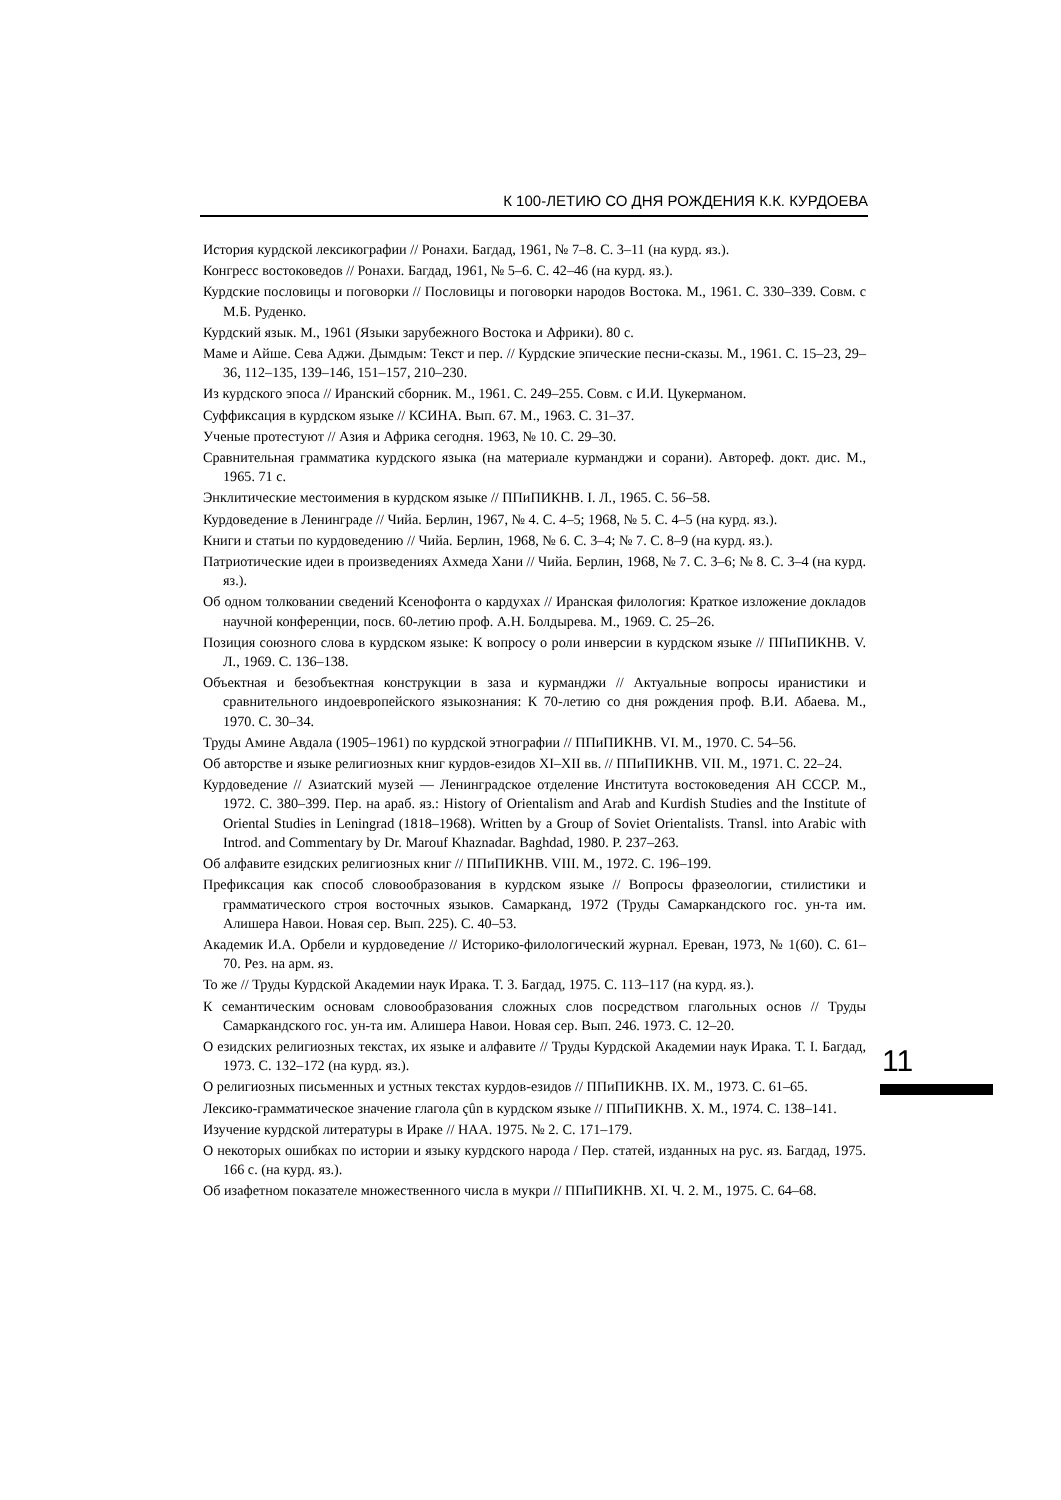К 100-ЛЕТИЮ СО ДНЯ РОЖДЕНИЯ К.К. КУРДОЕВА
История курдской лексикографии // Ронахи. Багдад, 1961, № 7–8. С. 3–11 (на курд. яз.).
Конгресс востоковедов // Ронахи. Багдад, 1961, № 5–6. С. 42–46 (на курд. яз.).
Курдские пословицы и поговорки // Пословицы и поговорки народов Востока. М., 1961. С. 330–339. Совм. с М.Б. Руденко.
Курдский язык. М., 1961 (Языки зарубежного Востока и Африки). 80 с.
Маме и Айше. Сева Аджи. Дымдым: Текст и пер. // Курдские эпические песни-сказы. М., 1961. С. 15–23, 29–36, 112–135, 139–146, 151–157, 210–230.
Из курдского эпоса // Иранский сборник. М., 1961. С. 249–255. Совм. с И.И. Цукерманом.
Суффиксация в курдском языке // КСИНА. Вып. 67. М., 1963. С. 31–37.
Ученые протестуют // Азия и Африка сегодня. 1963, № 10. С. 29–30.
Сравнительная грамматика курдского языка (на материале курманджи и сорани). Автореф. докт. дис. М., 1965. 71 с.
Энклитические местоимения в курдском языке // ППиПИКНВ. I. Л., 1965. С. 56–58.
Курдоведение в Ленинграде // Чийа. Берлин, 1967, № 4. С. 4–5; 1968, № 5. С. 4–5 (на курд. яз.).
Книги и статьи по курдоведению // Чийа. Берлин, 1968, № 6. С. 3–4; № 7. С. 8–9 (на курд. яз.).
Патриотические идеи в произведениях Ахмеда Хани // Чийа. Берлин, 1968, № 7. С. 3–6; № 8. С. 3–4 (на курд. яз.).
Об одном толковании сведений Ксенофонта о кардухах // Иранская филология: Краткое изложение докладов научной конференции, посв. 60-летию проф. А.Н. Болдырева. М., 1969. С. 25–26.
Позиция союзного слова в курдском языке: К вопросу о роли инверсии в курдском языке // ППиПИКНВ. V. Л., 1969. С. 136–138.
Объектная и безобъектная конструкции в заза и курманджи // Актуальные вопросы иранистики и сравнительного индоевропейского языкознания: К 70-летию со дня рождения проф. В.И. Абаева. М., 1970. С. 30–34.
Труды Амине Авдала (1905–1961) по курдской этнографии // ППиПИКНВ. VI. М., 1970. С. 54–56.
Об авторстве и языке религиозных книг курдов-езидов XI–XII вв. // ППиПИКНВ. VII. М., 1971. С. 22–24.
Курдоведение // Азиатский музей — Ленинградское отделение Института востоковедения АН СССР. М., 1972. С. 380–399. Пер. на араб. яз.: History of Orientalism and Arab and Kurdish Studies and the Institute of Oriental Studies in Leningrad (1818–1968). Written by a Group of Soviet Orientalists. Transl. into Arabic with Introd. and Commentary by Dr. Marouf Khaznadar. Baghdad, 1980. P. 237–263.
Об алфавите езидских религиозных книг // ППиПИКНВ. VIII. М., 1972. С. 196–199.
Префиксация как способ словообразования в курдском языке // Вопросы фразеологии, стилистики и грамматического строя восточных языков. Самарканд, 1972 (Труды Самаркандского гос. ун-та им. Алишера Навои. Новая сер. Вып. 225). С. 40–53.
Академик И.А. Орбели и курдоведение // Историко-филологический журнал. Ереван, 1973, № 1(60). С. 61–70. Рез. на арм. яз.
То же // Труды Курдской Академии наук Ирака. Т. 3. Багдад, 1975. С. 113–117 (на курд. яз.).
К семантическим основам словообразования сложных слов посредством глагольных основ // Труды Самаркандского гос. ун-та им. Алишера Навои. Новая сер. Вып. 246. 1973. С. 12–20.
О езидских религиозных текстах, их языке и алфавите // Труды Курдской Академии наук Ирака. Т. I. Багдад, 1973. С. 132–172 (на курд. яз.).
О религиозных письменных и устных текстах курдов-езидов // ППиПИКНВ. IX. М., 1973. С. 61–65.
Лексико-грамматическое значение глагола çûn в курдском языке // ППиПИКНВ. X. М., 1974. С. 138–141.
Изучение курдской литературы в Ираке // НАА. 1975. № 2. С. 171–179.
О некоторых ошибках по истории и языку курдского народа / Пер. статей, изданных на рус. яз. Багдад, 1975. 166 с. (на курд. яз.).
Об изафетном показателе множественного числа в мукри // ППиПИКНВ. XI. Ч. 2. М., 1975. С. 64–68.
11